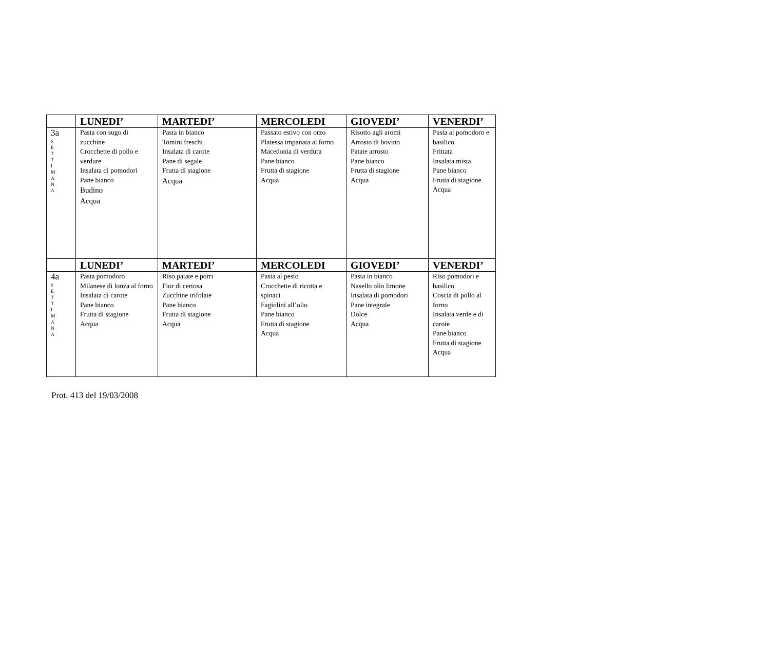| | LUNEDI’ | MARTEDI’ | MERCOLEDI | GIOVEDI’ | VENERDI’ |
| --- | --- | --- | --- | --- | --- |
| 3a S E T T I M A N A | Pasta con sugo di zucchine Crocchette di pollo e verdure Insalata di pomodori Pane bianco Budino Acqua | Pasta in bianco Tomini freschi Insalata di carote Pane di segale Frutta di stagione Acqua | Passato estivo con orzo Platessa impanata al forno Macedonia di verdura Pane bianco Frutta di stagione Acqua | Risotto agli aromi Arrosto di bovino Patate arrosto Pane bianco Frutta di stagione Acqua | Pasta al pomodoro e basilico Frittata Insalata mista Pane bianco Frutta di stagione Acqua |
| | LUNEDI’ | MARTEDI’ | MERCOLEDI | GIOVEDI’ | VENERDI’ |
| 4a S E T T I M A N A | Pasta pomodoro Milanese di lonza al forno Insalata di carote Pane bianco Frutta di stagione Acqua | Riso patate e porri Fior di certosa Zucchine trifolate Pane bianco Frutta di stagione Acqua | Pasta al pesto Crocchette di ricotta e spinaci Fagiolini all’olio Pane bianco Frutta di stagione Acqua | Pasta in bianco Nasello olio limone Insalata di pomodori Pane integrale Dolce Acqua | Riso pomodori e basilico Coscia di pollo al forno Insalata verde e di carote Pane bianco Frutta di stagione Acqua |
Prot. 413 del 19/03/2008